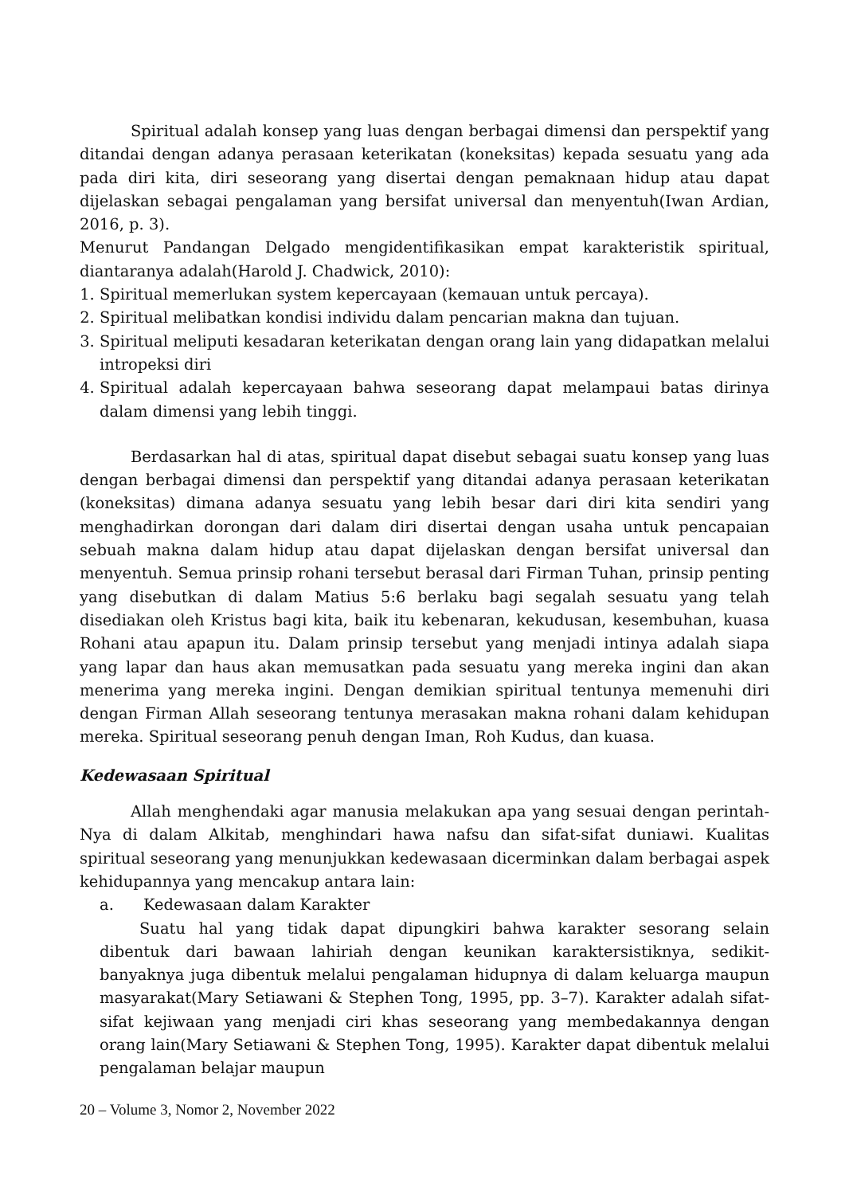Spiritual adalah konsep yang luas dengan berbagai dimensi dan perspektif yang ditandai dengan adanya perasaan keterikatan (koneksitas) kepada sesuatu yang ada pada diri kita, diri seseorang yang disertai dengan pemaknaan hidup atau dapat dijelaskan sebagai pengalaman yang bersifat universal dan menyentuh(Iwan Ardian, 2016, p. 3).
Menurut Pandangan Delgado mengidentifikasikan empat karakteristik spiritual, diantaranya adalah(Harold J. Chadwick, 2010):
1. Spiritual memerlukan system kepercayaan (kemauan untuk percaya).
2. Spiritual melibatkan kondisi individu dalam pencarian makna dan tujuan.
3. Spiritual meliputi kesadaran keterikatan dengan orang lain yang didapatkan melalui intropeksi diri
4. Spiritual adalah kepercayaan bahwa seseorang dapat melampaui batas dirinya dalam dimensi yang lebih tinggi.
Berdasarkan hal di atas, spiritual dapat disebut sebagai suatu konsep yang luas dengan berbagai dimensi dan perspektif yang ditandai adanya perasaan keterikatan (koneksitas) dimana adanya sesuatu yang lebih besar dari diri kita sendiri yang menghadirkan dorongan dari dalam diri disertai dengan usaha untuk pencapaian sebuah makna dalam hidup atau dapat dijelaskan dengan bersifat universal dan menyentuh. Semua prinsip rohani tersebut berasal dari Firman Tuhan, prinsip penting yang disebutkan di dalam Matius 5:6 berlaku bagi segalah sesuatu yang telah disediakan oleh Kristus bagi kita, baik itu kebenaran, kekudusan, kesembuhan, kuasa Rohani atau apapun itu. Dalam prinsip tersebut yang menjadi intinya adalah siapa yang lapar dan haus akan memusatkan pada sesuatu yang mereka ingini dan akan menerima yang mereka ingini. Dengan demikian spiritual tentunya memenuhi diri dengan Firman Allah seseorang tentunya merasakan makna rohani dalam kehidupan mereka. Spiritual seseorang penuh dengan Iman, Roh Kudus, dan kuasa.
Kedewasaan Spiritual
Allah menghendaki agar manusia melakukan apa yang sesuai dengan perintah-Nya di dalam Alkitab, menghindari hawa nafsu dan sifat-sifat duniawi. Kualitas spiritual seseorang yang menunjukkan kedewasaan dicerminkan dalam berbagai aspek kehidupannya yang mencakup antara lain:
a. Kedewasaan dalam Karakter
Suatu hal yang tidak dapat dipungkiri bahwa karakter sesorang selain dibentuk dari bawaan lahiriah dengan keunikan karaktersistiknya, sedikit-banyaknya juga dibentuk melalui pengalaman hidupnya di dalam keluarga maupun masyarakat(Mary Setiawani & Stephen Tong, 1995, pp. 3–7). Karakter adalah sifat-sifat kejiwaan yang menjadi ciri khas seseorang yang membedakannya dengan orang lain(Mary Setiawani & Stephen Tong, 1995). Karakter dapat dibentuk melalui pengalaman belajar maupun
20 – Volume 3, Nomor 2, November 2022